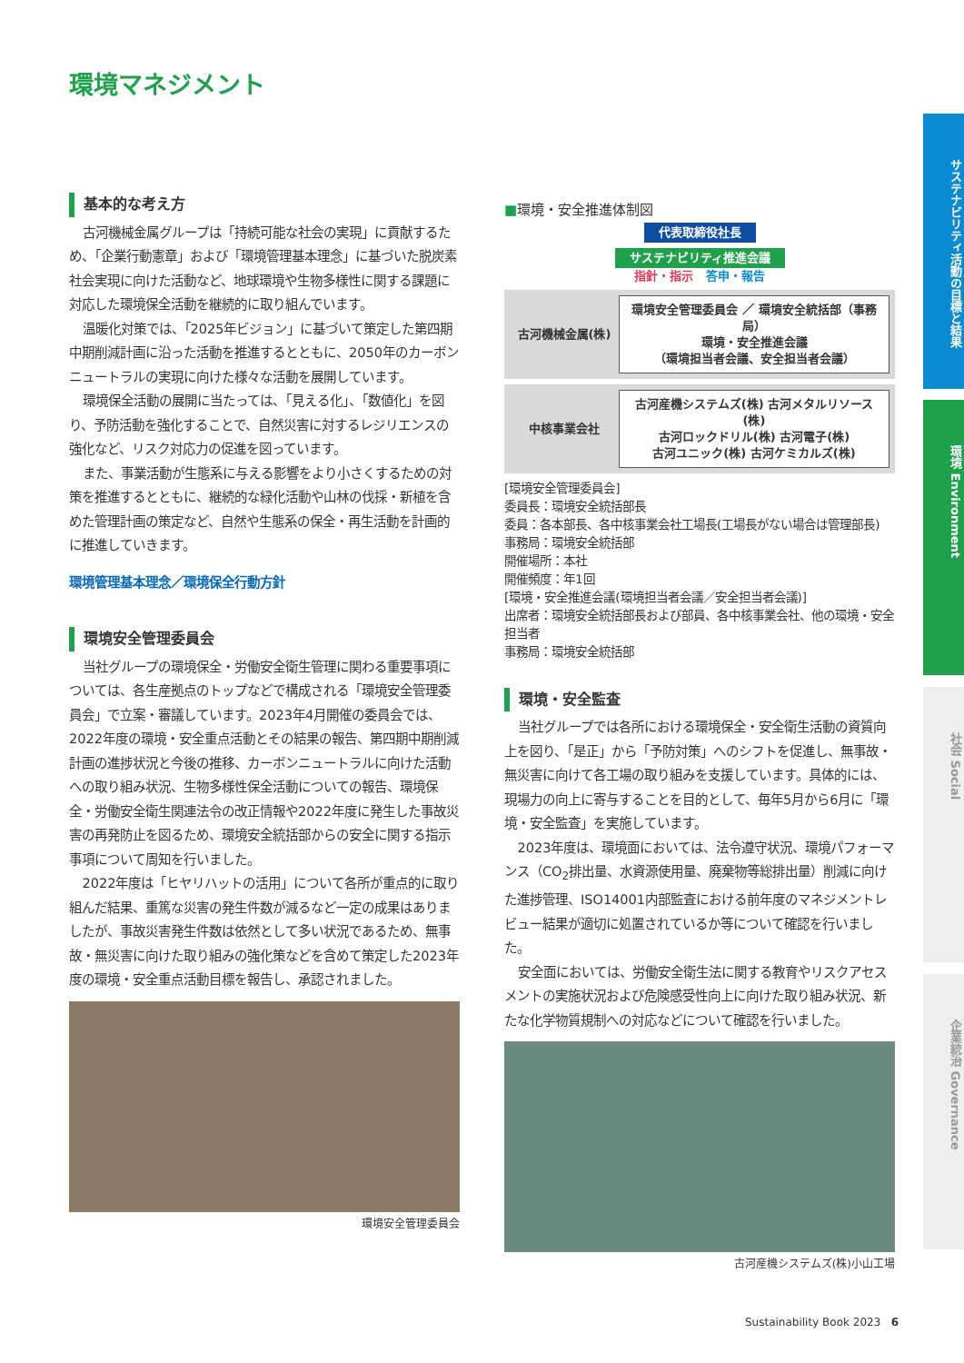環境マネジメント
基本的な考え方
古河機械金属グループは「持続可能な社会の実現」に貢献するため、「企業行動憲章」および「環境管理基本理念」に基づいた脱炭素社会実現に向けた活動など、地球環境や生物多様性に関する課題に対応した環境保全活動を継続的に取り組んでいます。
温暖化対策では、「2025年ビジョン」に基づいて策定した第四期中期削減計画に沿った活動を推進するとともに、2050年のカーボンニュートラルの実現に向けた様々な活動を展開しています。
環境保全活動の展開に当たっては、「見える化」、「数値化」を図り、予防活動を強化することで、自然災害に対するレジリエンスの強化など、リスク対応力の促進を図っています。
また、事業活動が生態系に与える影響をより小さくするための対策を推進するとともに、継続的な緑化活動や山林の伐採・新植を含めた管理計画の策定など、自然や生態系の保全・再生活動を計画的に推進していきます。
環境管理基本理念／環境保全行動方針
環境安全管理委員会
当社グループの環境保全・労働安全衛生管理に関わる重要事項については、各生産拠点のトップなどで構成される「環境安全管理委員会」で立案・審議しています。2023年4月開催の委員会では、2022年度の環境・安全重点活動とその結果の報告、第四期中期削減計画の進捗状況と今後の推移、カーボンニュートラルに向けた活動への取り組み状況、生物多様性保全活動についての報告、環境保全・労働安全衛生関連法令の改正情報や2022年度に発生した事故災害の再発防止を図るため、環境安全統括部からの安全に関する指示事項について周知を行いました。
2022年度は「ヒヤリハットの活用」について各所が重点的に取り組んだ結果、重篤な災害の発生件数が減るなど一定の成果はありましたが、事故災害発生件数は依然として多い状況であるため、無事故・無災害に向けた取り組みの強化策などを含めて策定した2023年度の環境・安全重点活動目標を報告し、承認されました。
環境安全管理委員会
■環境・安全推進体制図
代表取締役社長
サステナビリティ推進会議
指針・指示 答申・報告
古河機械金属(株)
環境安全管理委員会 ／ 環境安全統括部（事務局）
環境・安全推進会議
（環境担当者会議、安全担当者会議）
中核事業会社
古河産機システムズ(株) 古河メタルリソース(株)
古河ロックドリル(株) 古河電子(株)
古河ユニック(株) 古河ケミカルズ(株)
[環境安全管理委員会]
委員長：環境安全統括部長
委員：各本部長、各中核事業会社工場長(工場長がない場合は管理部長)
事務局：環境安全統括部
開催場所：本社
開催頻度：年1回
[環境・安全推進会議(環境担当者会議／安全担当者会議)]
出席者：環境安全統括部長および部員、各中核事業会社、他の環境・安全担当者
事務局：環境安全統括部
環境・安全監査
当社グループでは各所における環境保全・安全衛生活動の資質向上を図り、「是正」から「予防対策」へのシフトを促進し、無事故・無災害に向けて各工場の取り組みを支援しています。具体的には、現場力の向上に寄与することを目的として、毎年5月から6月に「環境・安全監査」を実施しています。
2023年度は、環境面においては、法令遵守状況、環境パフォーマンス（CO<sub>2</sub>排出量、水資源使用量、廃棄物等総排出量）削減に向けた進捗管理、ISO14001内部監査における前年度のマネジメントレビュー結果が適切に処置されているか等について確認を行いました。
安全面においては、労働安全衛生法に関する教育やリスクアセスメントの実施状況および危険感受性向上に向けた取り組み状況、新たな化学物質規制への対応などについて確認を行いました。
古河産機システムズ(株)小山工場
Sustainability Book 2023 6
サステナビリティ活動の目標と結果
環境 Environment
社会 Social
企業統治 Governance